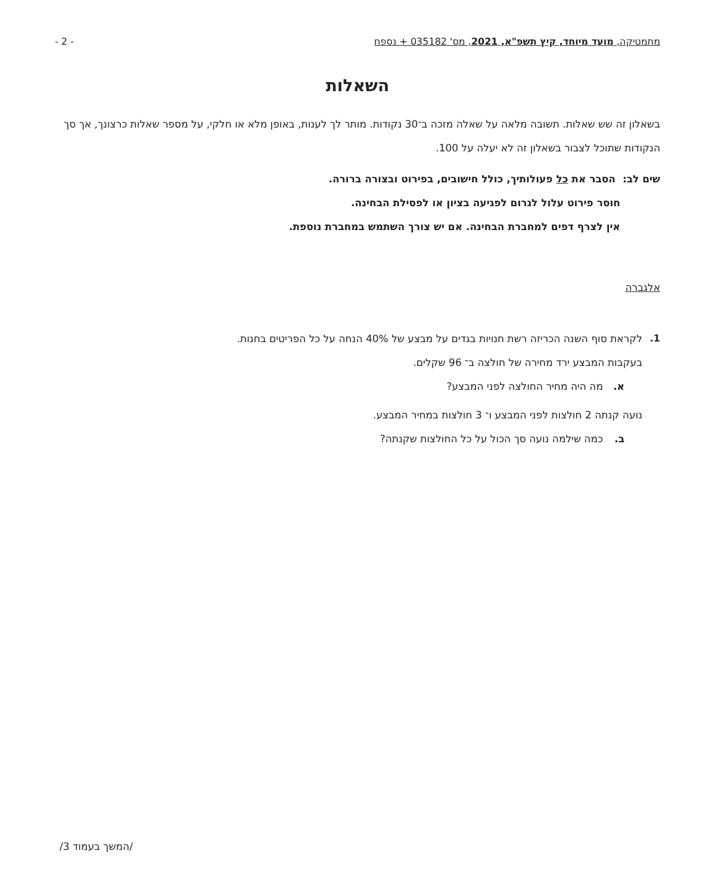- 2 - מתמטיקה, מועד מיוחד, קיץ תשפ"א, 2021, מס' 035182 + נספח
השאלות
בשאלון זה שש שאלות. תשובה מלאה על שאלה מזכה ב־30 נקודות. מותר לך לענות, באופן מלא או חלקי, על מספר שאלות כרצונך, אך סך הנקודות שתוכל לצבור בשאלון זה לא יעלה על 100.
שים לב: הסבר את כל פעולותיך, כולל חישובים, בפירוט ובצורה ברורה.
חוסר פירוט עלול לגרום לפגיעה בציון או לפסילת הבחינה.
אין לצרף דפים למחברת הבחינה. אם יש צורך השתמש במחברת נוספת.
אלגברה
1. לקראת סוף השנה הכריזה רשת חנויות בגדים על מבצע של 40% הנחה על כל הפריטים בחנות.
בעקבות המבצע ירד מחירה של חולצה ב־ 96 שקלים.
א. מה היה מחיר החולצה לפני המבצע?
נועה קנתה 2 חולצות לפני המבצע ו־ 3 חולצות במחיר המבצע.
ב. כמה שילמה נועה סך הכול על כל החולצות שקנתה?
/המשך בעמוד 3/